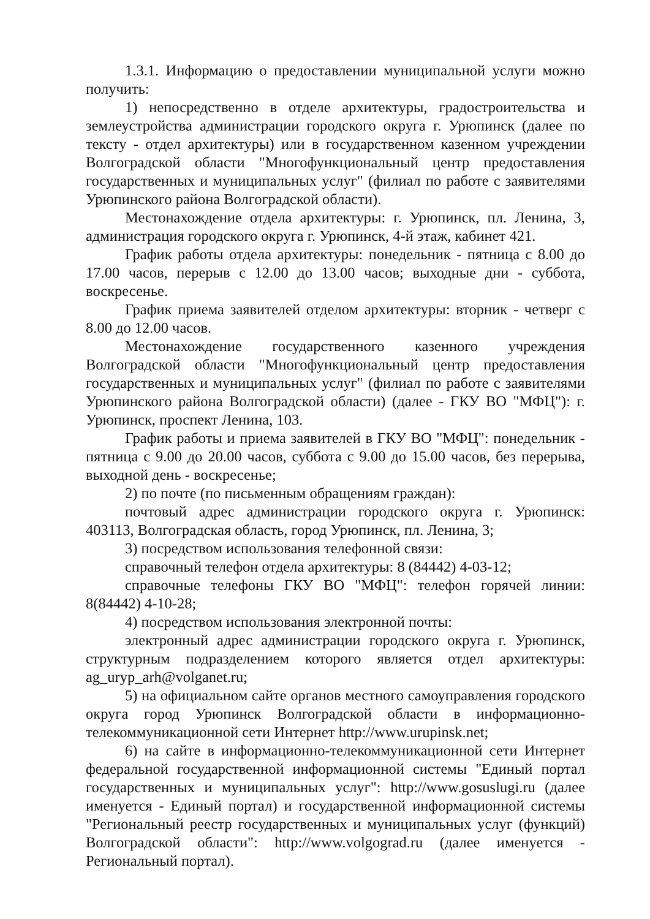1.3.1. Информацию о предоставлении муниципальной услуги можно получить:
1) непосредственно в отделе архитектуры, градостроительства и землеустройства администрации городского округа г. Урюпинск (далее по тексту - отдел архитектуры) или в государственном казенном учреждении Волгоградской области "Многофункциональный центр предоставления государственных и муниципальных услуг" (филиал по работе с заявителями Урюпинского района Волгоградской области).
Местонахождение отдела архитектуры: г. Урюпинск, пл. Ленина, 3, администрация городского округа г. Урюпинск, 4-й этаж, кабинет 421.
График работы отдела архитектуры: понедельник - пятница с 8.00 до 17.00 часов, перерыв с 12.00 до 13.00 часов; выходные дни - суббота, воскресенье.
График приема заявителей отделом архитектуры: вторник - четверг с 8.00 до 12.00 часов.
Местонахождение государственного казенного учреждения Волгоградской области "Многофункциональный центр предоставления государственных и муниципальных услуг" (филиал по работе с заявителями Урюпинского района Волгоградской области) (далее - ГКУ ВО "МФЦ"): г. Урюпинск, проспект Ленина, 103.
График работы и приема заявителей в ГКУ ВО "МФЦ": понедельник - пятница с 9.00 до 20.00 часов, суббота с 9.00 до 15.00 часов, без перерыва, выходной день - воскресенье;
2) по почте (по письменным обращениям граждан):
почтовый адрес администрации городского округа г. Урюпинск: 403113, Волгоградская область, город Урюпинск, пл. Ленина, 3;
3) посредством использования телефонной связи:
справочный телефон отдела архитектуры: 8 (84442) 4-03-12;
справочные телефоны ГКУ ВО "МФЦ": телефон горячей линии: 8(84442) 4-10-28;
4) посредством использования электронной почты:
электронный адрес администрации городского округа г. Урюпинск, структурным подразделением которого является отдел архитектуры: ag_uryp_arh@volganet.ru;
5) на официальном сайте органов местного самоуправления городского округа город Урюпинск Волгоградской области в информационно-телекоммуникационной сети Интернет http://www.urupinsk.net;
6) на сайте в информационно-телекоммуникационной сети Интернет федеральной государственной информационной системы "Единый портал государственных и муниципальных услуг": http://www.gosuslugi.ru (далее именуется - Единый портал) и государственной информационной системы "Региональный реестр государственных и муниципальных услуг (функций) Волгоградской области": http://www.volgograd.ru (далее именуется - Региональный портал).